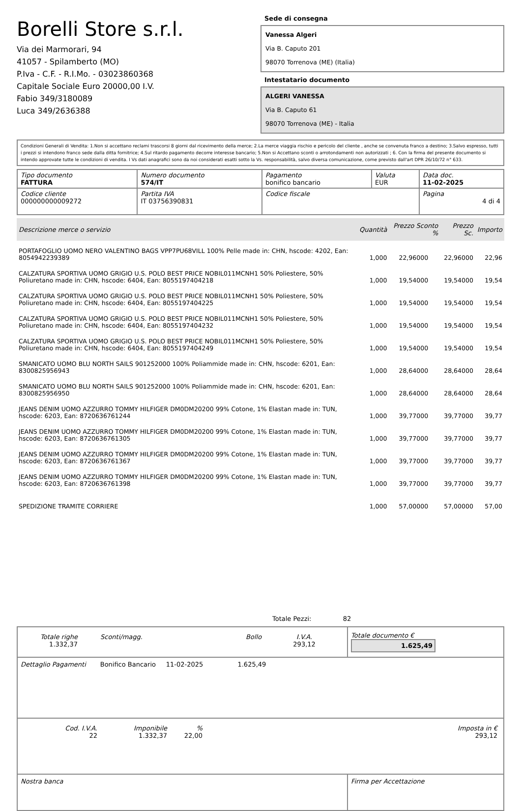Borelli Store s.r.l.
Via dei Marmorari, 94
41057 - Spilamberto (MO)
P.Iva - C.F. - R.I.Mo. - 03023860368
Capitale Sociale Euro 20000,00 I.V.
Fabio 349/3180089
Luca 349/2636388
Sede di consegna
Vanessa Algeri
Via B. Caputo 201
98070 Torrenova (ME) (Italia)
Intestatario documento
ALGERI VANESSA
Via B. Caputo 61
98070 Torrenova (ME) - Italia
Condizioni Generali di Vendita: 1.Non si accettano reclami trascorsi 8 giorni dal ricevimento della merce; 2.La merce viaggia rischio e pericolo del cliente , anche se convenuta franco a destino; 3.Salvo espresso, tutti i prezzi si intendono franco sede dalla ditta fornitrice; 4.Sul ritardo pagamento decorre interesse bancario; 5.Non si Accettano sconti o arrotondamenti non autorizzati ; 6. Con la firma del presente documento si intendo approvate tutte le condizioni di vendita. I Vs dati anagrafici sono da noi considerati esatti sotto la Vs. responsabilità, salvo diversa comunicazione, come previsto dall'art DPR 26/10/72 n° 633.
| Tipo documento FATTURA | Numero documento 574/IT | Pagamento bonifico bancario | Valuta EUR | Data doc. 11-02-2025 |
| Codice cliente 000000000009272 | Partita IVA IT 03756390831 | Codice fiscale | | Pagina 4 di 4 |
| Descrizione merce o servizio | Quantità | Prezzo Sconto % | Prezzo Sc. | Importo |
| --- | --- | --- | --- | --- |
| PORTAFOGLIO UOMO NERO VALENTINO BAGS VPP7PU68VILL 100% Pelle made in: CHN, hscode: 4202, Ean: 8054942239389 | 1,000 | 22,96000 | 22,96000 | 22,96 |
| CALZATURA SPORTIVA UOMO GRIGIO U.S. POLO BEST PRICE NOBIL011MCNH1 50% Poliestere, 50% Poliuretano made in: CHN, hscode: 6404, Ean: 8055197404218 | 1,000 | 19,54000 | 19,54000 | 19,54 |
| CALZATURA SPORTIVA UOMO GRIGIO U.S. POLO BEST PRICE NOBIL011MCNH1 50% Poliestere, 50% Poliuretano made in: CHN, hscode: 6404, Ean: 8055197404225 | 1,000 | 19,54000 | 19,54000 | 19,54 |
| CALZATURA SPORTIVA UOMO GRIGIO U.S. POLO BEST PRICE NOBIL011MCNH1 50% Poliestere, 50% Poliuretano made in: CHN, hscode: 6404, Ean: 8055197404232 | 1,000 | 19,54000 | 19,54000 | 19,54 |
| CALZATURA SPORTIVA UOMO GRIGIO U.S. POLO BEST PRICE NOBIL011MCNH1 50% Poliestere, 50% Poliuretano made in: CHN, hscode: 6404, Ean: 8055197404249 | 1,000 | 19,54000 | 19,54000 | 19,54 |
| SMANICATO UOMO BLU NORTH SAILS 901252000 100% Poliammide made in: CHN, hscode: 6201, Ean: 8300825956943 | 1,000 | 28,64000 | 28,64000 | 28,64 |
| SMANICATO UOMO BLU NORTH SAILS 901252000 100% Poliammide made in: CHN, hscode: 6201, Ean: 8300825956950 | 1,000 | 28,64000 | 28,64000 | 28,64 |
| JEANS DENIM UOMO AZZURRO TOMMY HILFIGER DM0DM20200 99% Cotone, 1% Elastan made in: TUN, hscode: 6203, Ean: 8720636761244 | 1,000 | 39,77000 | 39,77000 | 39,77 |
| JEANS DENIM UOMO AZZURRO TOMMY HILFIGER DM0DM20200 99% Cotone, 1% Elastan made in: TUN, hscode: 6203, Ean: 8720636761305 | 1,000 | 39,77000 | 39,77000 | 39,77 |
| JEANS DENIM UOMO AZZURRO TOMMY HILFIGER DM0DM20200 99% Cotone, 1% Elastan made in: TUN, hscode: 6203, Ean: 8720636761367 | 1,000 | 39,77000 | 39,77000 | 39,77 |
| JEANS DENIM UOMO AZZURRO TOMMY HILFIGER DM0DM20200 99% Cotone, 1% Elastan made in: TUN, hscode: 6203, Ean: 8720636761398 | 1,000 | 39,77000 | 39,77000 | 39,77 |
| SPEDIZIONE TRAMITE CORRIERE | 1,000 | 57,00000 | 57,00000 | 57,00 |
Totale Pezzi: 82
| / Totale righe 1.332,37 / Sconti/magg. / Bollo / I.V.A. 293,12 / | Totale documento € 1.625,49 |
| Dettaglio Pagamenti Bonifico Bancario 11-02-2025 1.625,49 | |
| / Cod. I.V.A. 22 / Imponibile 1.332,37 / % 22,00 / Imposta in € 293,12 / | |
| Nostra banca | Firma per Accettazione |